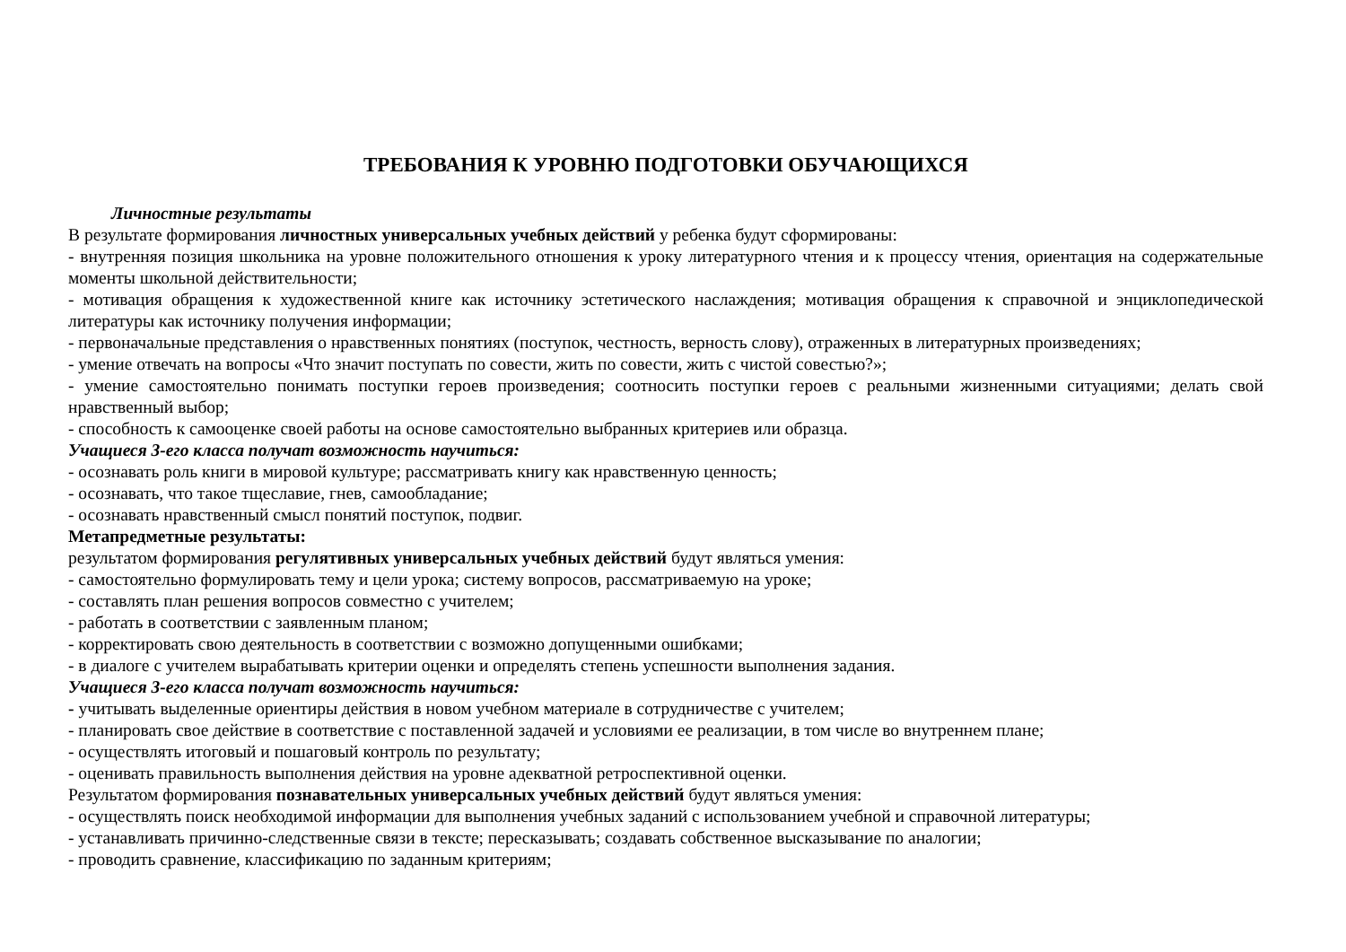ТРЕБОВАНИЯ К УРОВНЮ ПОДГОТОВКИ ОБУЧАЮЩИХСЯ
Личностные результаты
В результате формирования личностных универсальных учебных действий у ребенка будут сформированы:
- внутренняя позиция школьника на уровне положительного отношения к уроку литературного чтения и к процессу чтения, ориентация на содержательные моменты школьной действительности;
- мотивация обращения к художественной книге как источнику эстетического наслаждения; мотивация обращения к справочной и энциклопедической литературы как источнику получения информации;
- первоначальные представления о нравственных понятиях (поступок, честность, верность слову), отраженных в литературных произведениях;
- умение отвечать на вопросы «Что значит поступать по совести, жить по совести, жить с чистой совестью?»;
- умение самостоятельно понимать поступки героев произведения; соотносить поступки героев с реальными жизненными ситуациями; делать свой нравственный выбор;
- способность к самооценке своей работы на основе самостоятельно выбранных критериев или образца.
Учащиеся 3-его класса получат возможность научиться:
- осознавать роль книги в мировой культуре; рассматривать книгу как нравственную ценность;
- осознавать, что такое тщеславие, гнев, самообладание;
- осознавать нравственный смысл понятий поступок, подвиг.
Метапредметные результаты:
результатом формирования регулятивных универсальных учебных действий будут являться умения:
- самостоятельно формулировать тему и цели урока; систему вопросов, рассматриваемую на уроке;
- составлять план решения вопросов совместно с учителем;
- работать в соответствии с заявленным планом;
- корректировать свою деятельность в соответствии с возможно допущенными ошибками;
- в диалоге с учителем вырабатывать критерии оценки и определять степень успешности выполнения задания.
Учащиеся 3-его класса получат возможность научиться:
- учитывать выделенные ориентиры действия в новом учебном материале в сотрудничестве с учителем;
- планировать свое действие в соответствие с поставленной задачей и условиями ее реализации, в том числе во внутреннем плане;
- осуществлять итоговый и пошаговый контроль по результату;
- оценивать правильность выполнения действия на уровне адекватной ретроспективной оценки.
Результатом формирования познавательных универсальных учебных действий будут являться умения:
- осуществлять поиск необходимой информации для выполнения учебных заданий с использованием учебной и справочной литературы;
- устанавливать причинно-следственные связи в тексте; пересказывать; создавать собственное высказывание по аналогии;
- проводить сравнение, классификацию по заданным критериям;